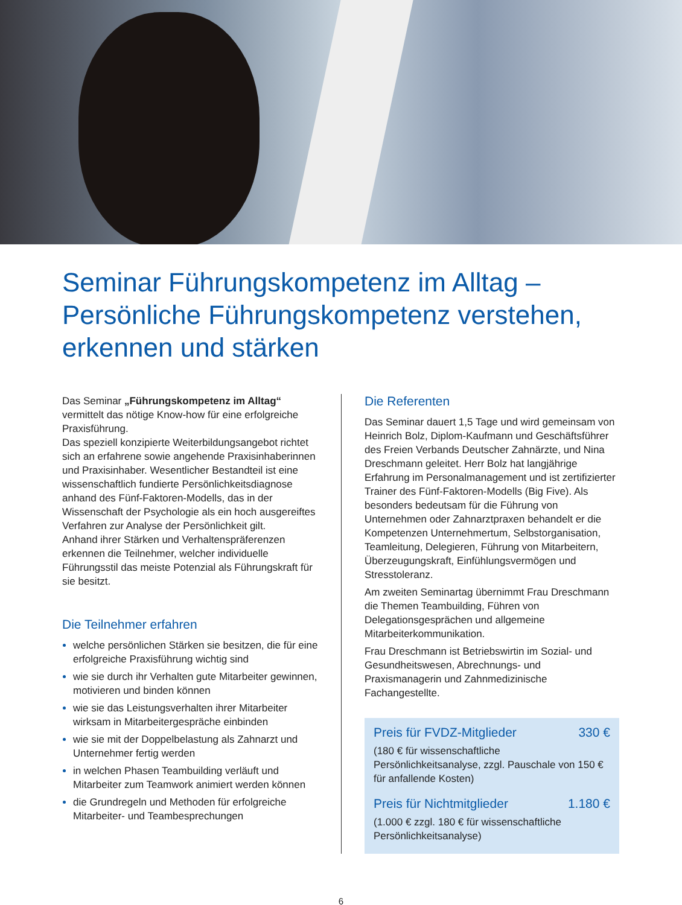Seminar Führungskompetenz im Alltag – Persönliche Führungskompetenz verstehen, erkennen und stärken
Das Seminar „Führungskompetenz im Alltag“ vermittelt das nötige Know-how für eine erfolgreiche Praxisführung.
Das speziell konzipierte Weiterbildungsangebot richtet sich an erfahrene sowie angehende Praxisinhaberinnen und Praxisinhaber. Wesentlicher Bestandteil ist eine wissenschaftlich fundierte Persönlichkeitsdiagnose anhand des Fünf-Faktoren-Modells, das in der Wissenschaft der Psychologie als ein hoch ausgereiftes Verfahren zur Analyse der Persönlichkeit gilt.
Anhand ihrer Stärken und Verhaltenspräferenzen erkennen die Teilnehmer, welcher individuelle Führungsstil das meiste Potenzial als Führungskraft für sie besitzt.
Die Teilnehmer erfahren
welche persönlichen Stärken sie besitzen, die für eine erfolgreiche Praxisführung wichtig sind
wie sie durch ihr Verhalten gute Mitarbeiter gewinnen, motivieren und binden können
wie sie das Leistungsverhalten ihrer Mitarbeiter wirksam in Mitarbeitergespräche einbinden
wie sie mit der Doppelbelastung als Zahnarzt und Unternehmer fertig werden
in welchen Phasen Teambuilding verläuft und Mitarbeiter zum Teamwork animiert werden können
die Grundregeln und Methoden für erfolgreiche Mitarbeiter- und Teambesprechungen
Die Referenten
Das Seminar dauert 1,5 Tage und wird gemeinsam von Heinrich Bolz, Diplom-Kaufmann und Geschäftsführer des Freien Verbands Deutscher Zahnärzte, und Nina Dreschmann geleitet. Herr Bolz hat langjährige Erfahrung im Personalmanagement und ist zertifizierter Trainer des Fünf-Faktoren-Modells (Big Five). Als besonders bedeutsam für die Führung von Unternehmen oder Zahnarztpraxen behandelt er die Kompetenzen Unternehmertum, Selbstorganisation, Teamleitung, Delegieren, Führung von Mitarbeitern, Überzeugungskraft, Einfühlungsvermögen und Stresstoleranz.
Am zweiten Seminartag übernimmt Frau Dreschmann die Themen Teambuilding, Führen von Delegationsgesprächen und allgemeine Mitarbeiterkommunikation.
Frau Dreschmann ist Betriebswirtin im Sozial- und Gesundheitswesen, Abrechnungs- und Praxismanagerin und Zahnmedizinische Fachangestellte.
Preis für FVDZ-Mitglieder 330 €
(180 € für wissenschaftliche Persönlichkeitsanalyse, zzgl. Pauschale von 150 € für anfallende Kosten)
Preis für Nichtmitglieder 1.180 €
(1.000 € zzgl. 180 € für wissenschaftliche Persönlichkeitsanalyse)
6